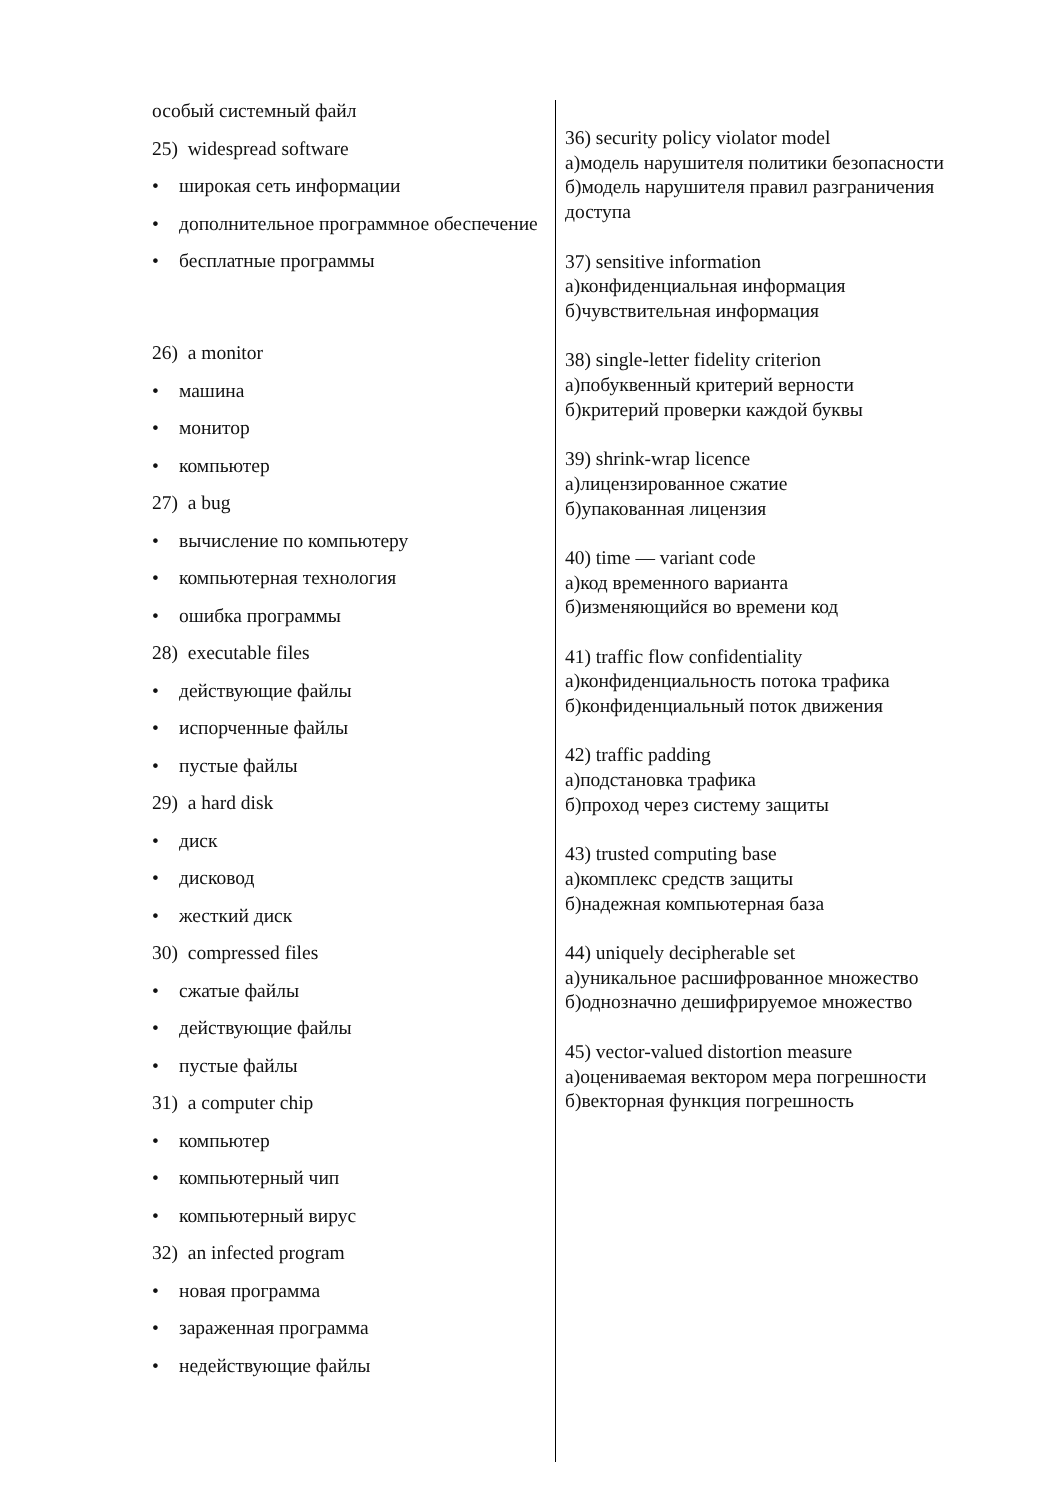особый системный файл
25) widespread software
• широкая сеть информации
• дополнительное программное обеспечение
• бесплатные программы
26) a monitor
• машина
• монитор
• компьютер
27) a bug
• вычисление по компьютеру
• компьютерная технология
• ошибка программы
28) executable files
• действующие файлы
• испорченные файлы
• пустые файлы
29) a hard disk
• диск
• дисковод
• жесткий диск
30) compressed files
• сжатые файлы
• действующие файлы
• пустые файлы
31) a computer chip
• компьютер
• компьютерный чип
• компьютерный вирус
32) an infected program
• новая программа
• зараженная программа
• недействующие файлы
36) security policy violator model
а)модель нарушителя политики безопасности
б)модель нарушителя правил разграничения доступа
37) sensitive information
а)конфиденциальная информация
б)чувствительная информация
38) single-letter fidelity criterion
а)побуквенный критерий верности
б)критерий проверки каждой буквы
39) shrink-wrap licence
а)лицензированное сжатие
б)упакованная лицензия
40) time — variant code
а)код временного варианта
б)изменяющийся во времени код
41) traffic flow confidentiality
а)конфиденциальность потока трафика
б)конфиденциальный поток движения
42) traffic padding
а)подстановка трафика
б)проход через систему защиты
43) trusted computing base
а)комплекс средств защиты
б)надежная компьютерная база
44) uniquely decipherable set
а)уникальное расшифрованное множество
б)однозначно дешифрируемое множество
45) vector-valued distortion measure
а)оцениваемая вектором мера погрешности
б)векторная функция погрешность